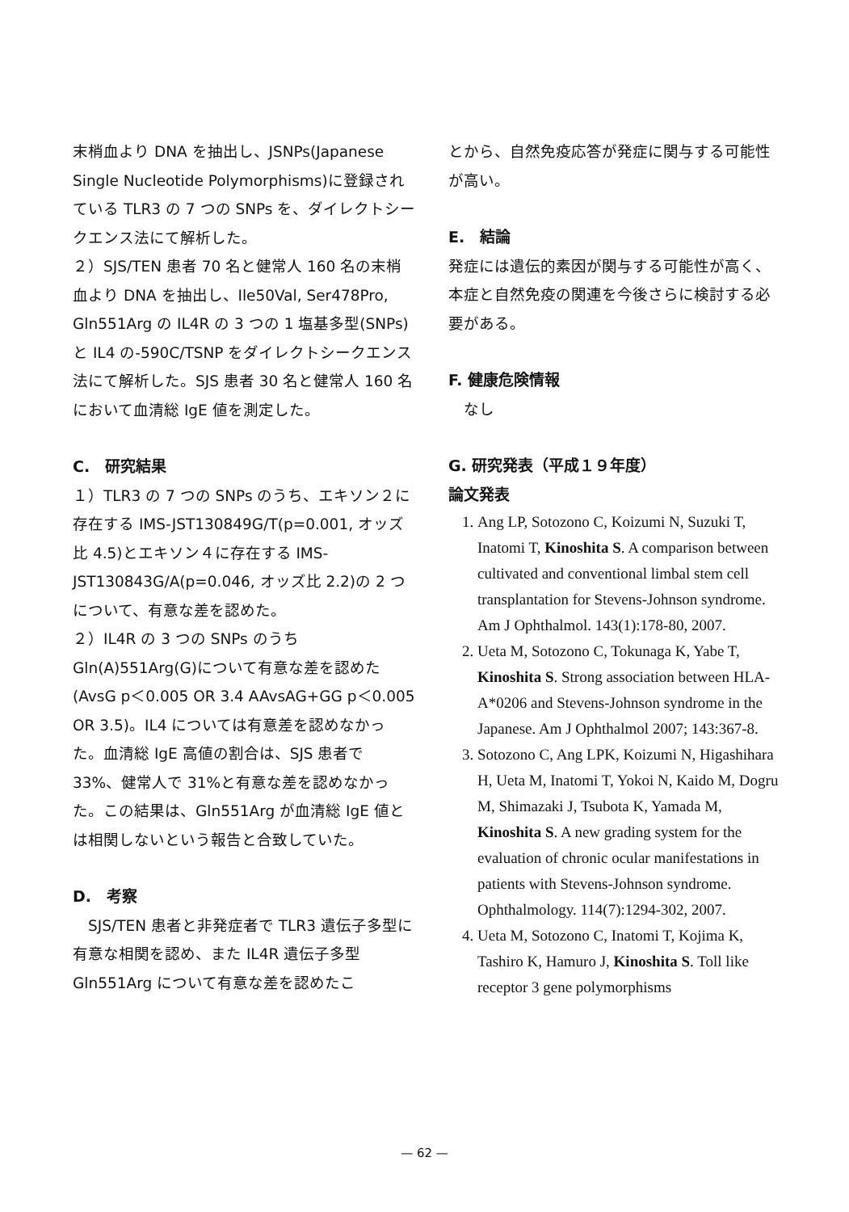末梢血より DNA を抽出し、JSNPs(Japanese Single Nucleotide Polymorphisms)に登録されている TLR3 の 7 つの SNPs を、ダイレクトシークエンス法にて解析した。
２）SJS/TEN 患者 70 名と健常人 160 名の末梢血より DNA を抽出し、Ile50Val, Ser478Pro, Gln551Arg の IL4R の 3 つの 1 塩基多型(SNPs)と IL4 の-590C/TSNP をダイレクトシークエンス法にて解析した。SJS 患者 30 名と健常人 160 名において血清総 IgE 値を測定した。
C.　研究結果
１）TLR3 の 7 つの SNPs のうち、エキソン２に存在する IMS-JST130849G/T(p=0.001, オッズ比 4.5)とエキソン４に存在する IMS-JST130843G/A(p=0.046, オッズ比 2.2)の 2 つについて、有意な差を認めた。
２）IL4R の 3 つの SNPs のうち Gln(A)551Arg(G)について有意な差を認めた(AvsG p＜0.005 OR 3.4 AAvsAG+GG p＜0.005 OR 3.5)。IL4 については有意差を認めなかった。血清総 IgE 高値の割合は、SJS 患者で 33%、健常人で 31%と有意な差を認めなかった。この結果は、Gln551Arg が血清総 IgE 値とは相関しないという報告と合致していた。
D.　考察
　SJS/TEN 患者と非発症者で TLR3 遺伝子多型に有意な相関を認め、また IL4R 遺伝子多型 Gln551Arg について有意な差を認めたこ
とから、自然免疫応答が発症に関与する可能性が高い。
E.　結論
発症には遺伝的素因が関与する可能性が高く、本症と自然免疫の関連を今後さらに検討する必要がある。
F. 健康危険情報
　なし
G. 研究発表（平成１９年度）
論文発表
1. Ang LP, Sotozono C, Koizumi N, Suzuki T, Inatomi T, Kinoshita S. A comparison between cultivated and conventional limbal stem cell transplantation for Stevens-Johnson syndrome. Am J Ophthalmol. 143(1):178-80, 2007.
2. Ueta M, Sotozono C, Tokunaga K, Yabe T, Kinoshita S. Strong association between HLA-A*0206 and Stevens-Johnson syndrome in the Japanese. Am J Ophthalmol 2007; 143:367-8.
3. Sotozono C, Ang LPK, Koizumi N, Higashihara H, Ueta M, Inatomi T, Yokoi N, Kaido M, Dogru M, Shimazaki J, Tsubota K, Yamada M, Kinoshita S. A new grading system for the evaluation of chronic ocular manifestations in patients with Stevens-Johnson syndrome. Ophthalmology. 114(7):1294-302, 2007.
4. Ueta M, Sotozono C, Inatomi T, Kojima K, Tashiro K, Hamuro J, Kinoshita S. Toll like receptor 3 gene polymorphisms
— 62 —